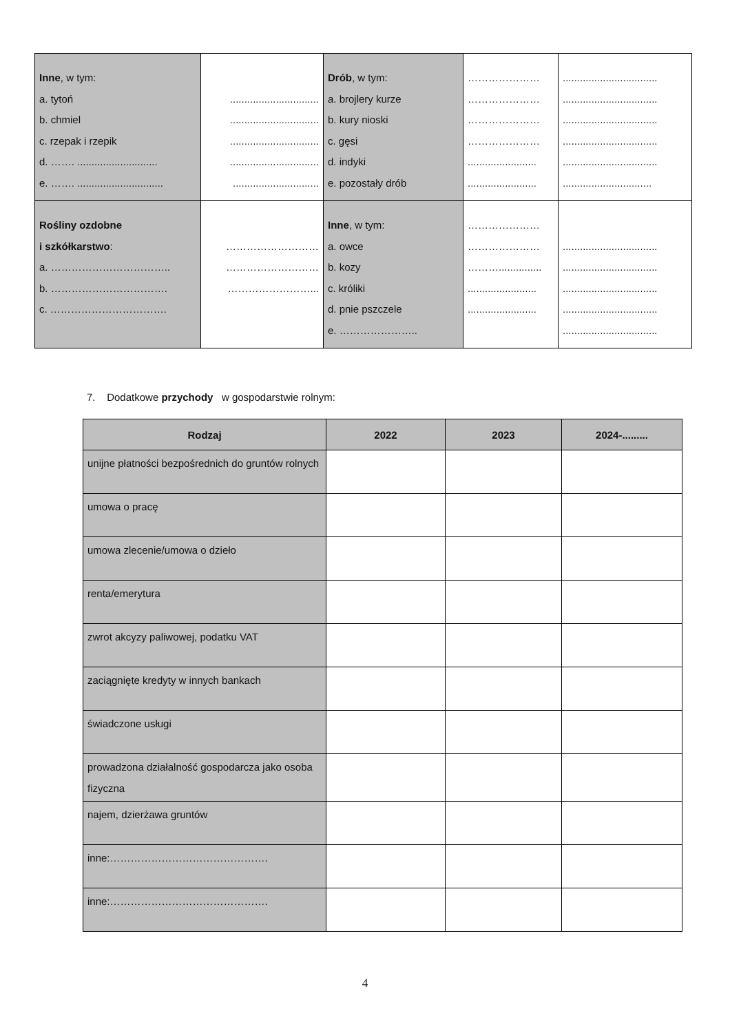| Inne , w tym: a. tytoń b. chmiel c. rzepak i rzepik d. ……. ............................ e. ……. .............................. | ............................... ............................... ............................... ............................... .............................. | Drób , w tym: a. brojlery kurze b. kury nioski c. gęsi d. indyki e. pozostały drób | ………………… ………………… ………………… ………………… ........................ ........................ | ................................. ................................. ................................. ................................. ................................. ............................... |
| Rośliny ozdobne i szkółkarstwo : a. …………………………….. b. ……………………………. c. ……………………………. | ……………………… ……………………… ……………………... | Inne , w tym: a. owce b. kozy c. króliki d. pnie pszczele e. ………………….. | ………………… ………………… ………............... ........................ ........................ | ................................. ................................. ................................. ................................. ................................. |
7. Dodatkowe przychody w gospodarstwie rolnym:
| Rodzaj | 2022 | 2023 | 2024-......... |
| --- | --- | --- | --- |
| unijne płatności bezpośrednich do gruntów rolnych | | | |
| umowa o pracę | | | |
| umowa zlecenie/umowa o dzieło | | | |
| renta/emerytura | | | |
| zwrot akcyzy paliwowej, podatku VAT | | | |
| zaciągnięte kredyty w innych bankach | | | |
| świadczone usługi | | | |
| prowadzona działalność gospodarcza jako osoba fizyczna | | | |
| najem, dzierżawa gruntów | | | |
| inne:………………………………………. | | | |
| inne:………………………………………. | | | |
4